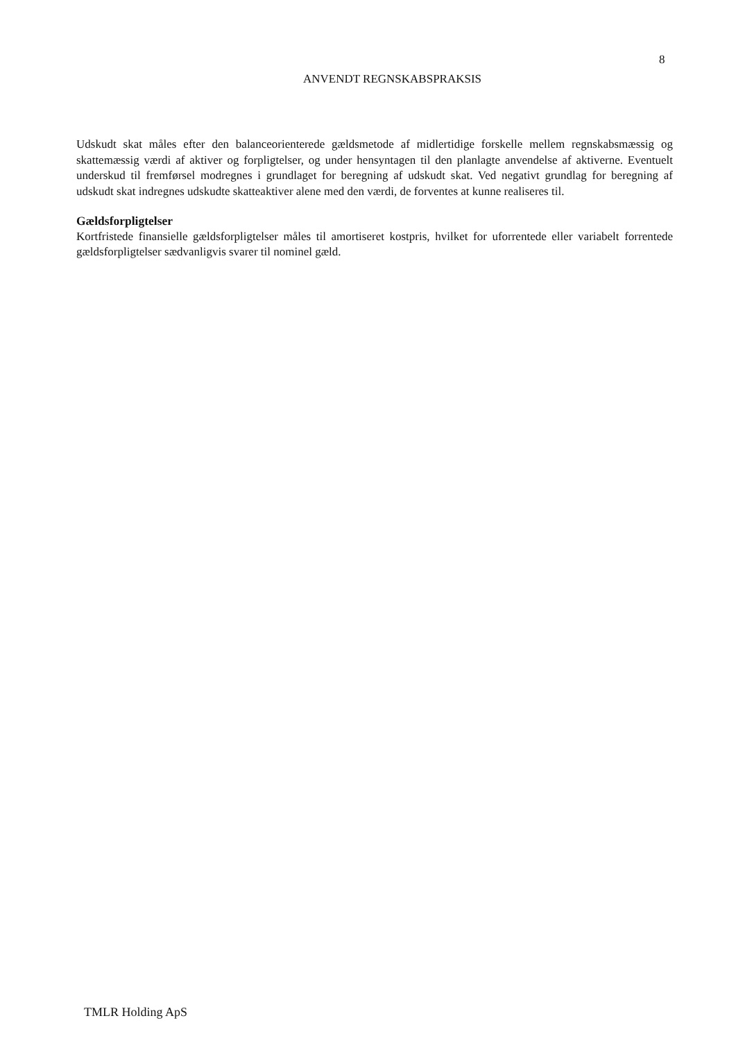8
ANVENDT REGNSKABSPRAKSIS
Udskudt skat måles efter den balanceorienterede gældsmetode af midlertidige forskelle mellem regnskabsmæssig og skattemæssig værdi af aktiver og forpligtelser, og under hensyntagen til den planlagte anvendelse af aktiverne. Eventuelt underskud til fremførsel modregnes i grundlaget for beregning af udskudt skat. Ved negativt grundlag for beregning af udskudt skat indregnes udskudte skatteaktiver alene med den værdi, de forventes at kunne realiseres til.
Gældsforpligtelser
Kortfristede finansielle gældsforpligtelser måles til amortiseret kostpris, hvilket for uforrentede eller variabelt forrentede gældsforpligtelser sædvanligvis svarer til nominel gæld.
TMLR Holding ApS